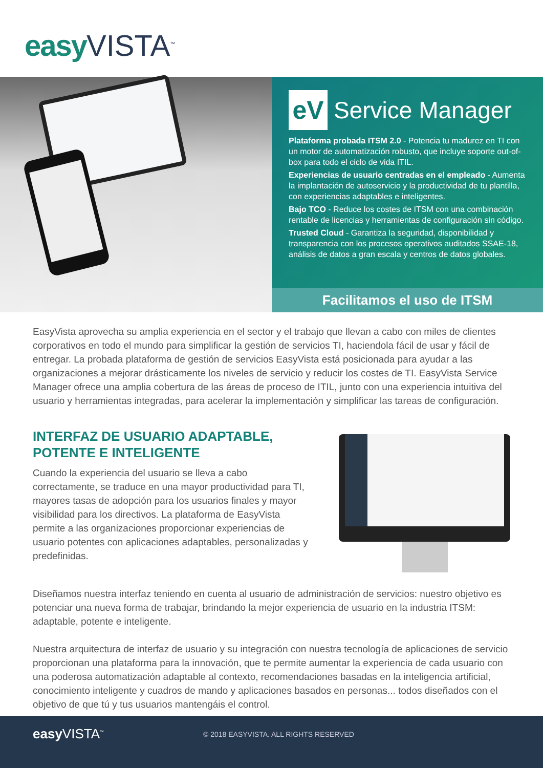easy VISTA<sup>™</sup>
eV
Service Manager
Plataforma probada ITSM 2.0 - Potencia tu madurez en TI con un motor de automatización robusto, que incluye soporte out-of-box para todo el ciclo de vida ITIL.
Experiencias de usuario centradas en el empleado - Aumenta la implantación de autoservicio y la productividad de tu plantilla, con experiencias adaptables e inteligentes.
Bajo TCO - Reduce los costes de ITSM con una combinación rentable de licencias y herramientas de configuración sin código.
Trusted Cloud - Garantiza la seguridad, disponibilidad y transparencia con los procesos operativos auditados SSAE-18, análisis de datos a gran escala y centros de datos globales.
Facilitamos el uso de ITSM
EasyVista aprovecha su amplia experiencia en el sector y el trabajo que llevan a cabo con miles de clientes corporativos en todo el mundo para simplificar la gestión de servicios TI, haciendola fácil de usar y fácil de entregar. La probada plataforma de gestión de servicios EasyVista está posicionada para ayudar a las organizaciones a mejorar drásticamente los niveles de servicio y reducir los costes de TI. EasyVista Service Manager ofrece una amplia cobertura de las áreas de proceso de ITIL, junto con una experiencia intuitiva del usuario y herramientas integradas, para acelerar la implementación y simplificar las tareas de configuración.
INTERFAZ DE USUARIO ADAPTABLE,
POTENTE E INTELIGENTE
Cuando la experiencia del usuario se lleva a cabo correctamente, se traduce en una mayor productividad para TI, mayores tasas de adopción para los usuarios finales y mayor visibilidad para los directivos. La plataforma de EasyVista permite a las organizaciones proporcionar experiencias de usuario potentes con aplicaciones adaptables, personalizadas y predefinidas.
Diseñamos nuestra interfaz teniendo en cuenta al usuario de administración de servicios: nuestro objetivo es potenciar una nueva forma de trabajar, brindando la mejor experiencia de usuario en la industria ITSM: adaptable, potente e inteligente.
Nuestra arquitectura de interfaz de usuario y su integración con nuestra tecnología de aplicaciones de servicio proporcionan una plataforma para la innovación, que te permite aumentar la experiencia de cada usuario con una poderosa automatización adaptable al contexto, recomendaciones basadas en la inteligencia artificial, conocimiento inteligente y cuadros de mando y aplicaciones basados en personas... todos diseñados con el objetivo de que tú y tus usuarios mantengáis el control.
easy VISTA<sup>™</sup>
© 2018 EASYVISTA. ALL RIGHTS RESERVED